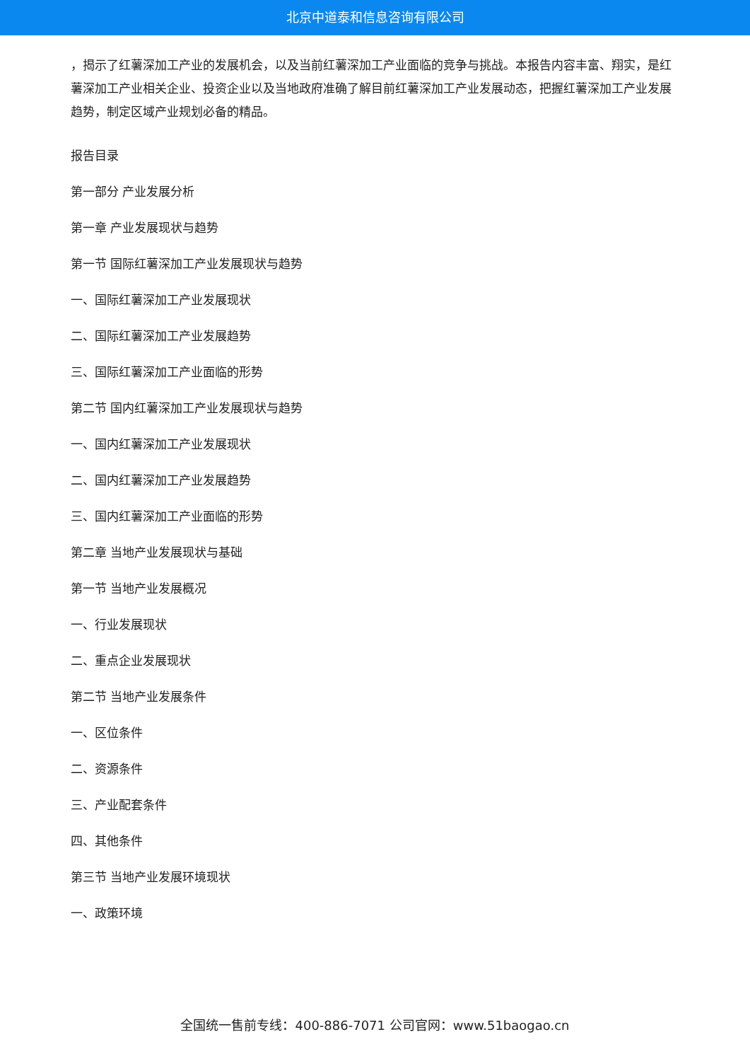北京中道泰和信息咨询有限公司
，揭示了红薯深加工产业的发展机会，以及当前红薯深加工产业面临的竞争与挑战。本报告内容丰富、翔实，是红薯深加工产业相关企业、投资企业以及当地政府准确了解目前红薯深加工产业发展动态，把握红薯深加工产业发展趋势，制定区域产业规划必备的精品。
报告目录
第一部分 产业发展分析
第一章 产业发展现状与趋势
第一节 国际红薯深加工产业发展现状与趋势
一、国际红薯深加工产业发展现状
二、国际红薯深加工产业发展趋势
三、国际红薯深加工产业面临的形势
第二节 国内红薯深加工产业发展现状与趋势
一、国内红薯深加工产业发展现状
二、国内红薯深加工产业发展趋势
三、国内红薯深加工产业面临的形势
第二章 当地产业发展现状与基础
第一节 当地产业发展概况
一、行业发展现状
二、重点企业发展现状
第二节 当地产业发展条件
一、区位条件
二、资源条件
三、产业配套条件
四、其他条件
第三节 当地产业发展环境现状
一、政策环境
全国统一售前专线：400-886-7071 公司官网：www.51baogao.cn